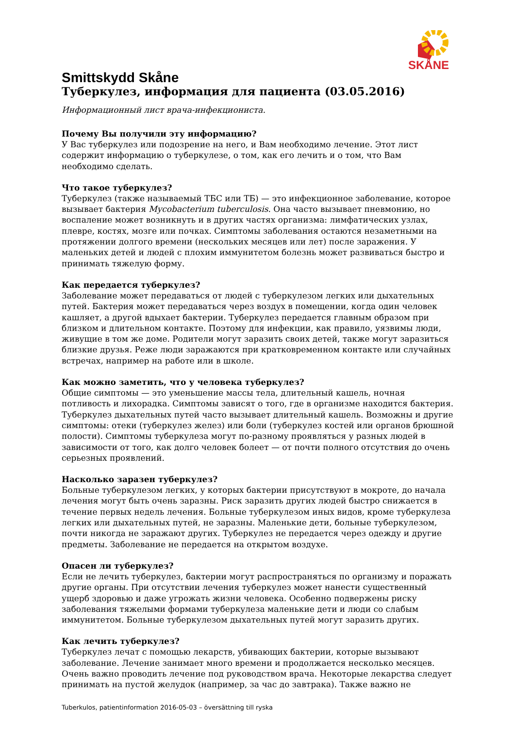SKÅNE
Smittskydd Skåne
Туберкулез, информация для пациента (03.05.2016)
Информационный лист врача-инфекциониста.
Почему Вы получили эту информацию?
У Вас туберкулез или подозрение на него, и Вам необходимо лечение. Этот лист содержит информацию о туберкулезе, о том, как его лечить и о том, что Вам необходимо сделать.
Что такое туберкулез?
Туберкулез (также называемый ТБС или ТБ) — это инфекционное заболевание, которое вызывает бактерия Mycobacterium tuberculosis. Она часто вызывает пневмонию, но воспаление может возникнуть и в других частях организма: лимфатических узлах, плевре, костях, мозге или почках. Симптомы заболевания остаются незаметными на протяжении долгого времени (нескольких месяцев или лет) после заражения. У маленьких детей и людей с плохим иммунитетом болезнь может развиваться быстро и принимать тяжелую форму.
Как передается туберкулез?
Заболевание может передаваться от людей с туберкулезом легких или дыхательных путей. Бактерия может передаваться через воздух в помещении, когда один человек кашляет, а другой вдыхает бактерии. Туберкулез передается главным образом при близком и длительном контакте. Поэтому для инфекции, как правило, уязвимы люди, живущие в том же доме. Родители могут заразить своих детей, также могут заразиться близкие друзья. Реже люди заражаются при кратковременном контакте или случайных встречах, например на работе или в школе.
Как можно заметить, что у человека туберкулез?
Общие симптомы — это уменьшение массы тела, длительный кашель, ночная потливость и лихорадка. Симптомы зависят о того, где в организме находится бактерия. Туберкулез дыхательных путей часто вызывает длительный кашель. Возможны и другие симптомы: отеки (туберкулез желез) или боли (туберкулез костей или органов брюшной полости). Симптомы туберкулеза могут по-разному проявляться у разных людей в зависимости от того, как долго человек болеет — от почти полного отсутствия до очень серьезных проявлений.
Насколько заразен туберкулез?
Больные туберкулезом легких, у которых бактерии присутствуют в мокроте, до начала лечения могут быть очень заразны. Риск заразить других людей быстро снижается в течение первых недель лечения. Больные туберкулезом иных видов, кроме туберкулеза легких или дыхательных путей, не заразны. Маленькие дети, больные туберкулезом, почти никогда не заражают других. Туберкулез не передается через одежду и другие предметы. Заболевание не передается на открытом воздухе.
Опасен ли туберкулез?
Если не лечить туберкулез, бактерии могут распространяться по организму и поражать другие органы. При отсутствии лечения туберкулез может нанести существенный ущерб здоровью и даже угрожать жизни человека. Особенно подвержены риску заболевания тяжелыми формами туберкулеза маленькие дети и люди со слабым иммунитетом. Больные туберкулезом дыхательных путей могут заразить других.
Как лечить туберкулез?
Туберкулез лечат с помощью лекарств, убивающих бактерии, которые вызывают заболевание. Лечение занимает много времени и продолжается несколько месяцев. Очень важно проводить лечение под руководством врача. Некоторые лекарства следует принимать на пустой желудок (например, за час до завтрака). Также важно не
Tuberkulos, patientinformation 2016-05-03 – översättning till ryska